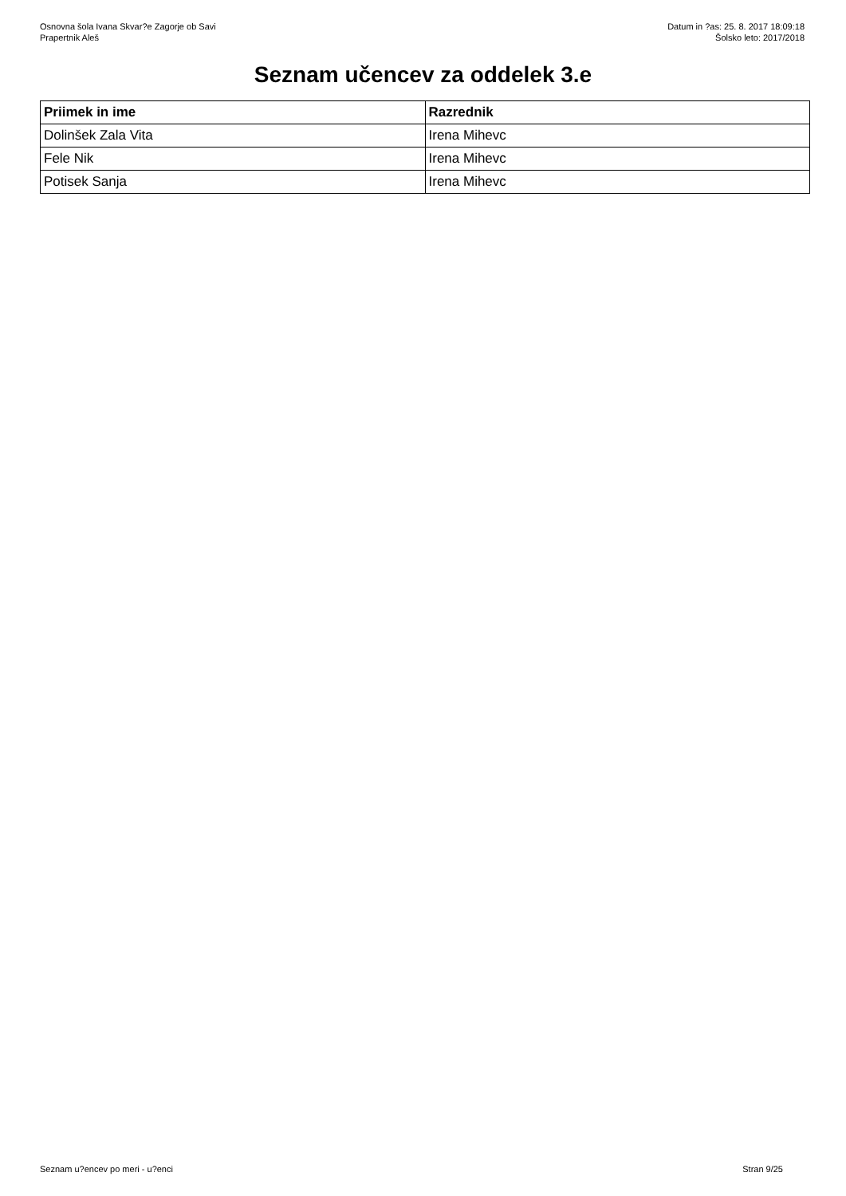Osnovna šola Ivana Skvar?e Zagorje ob Savi
Prapertnik Aleš
Datum in ?as: 25. 8. 2017 18:09:18
Šolsko leto: 2017/2018
Seznam učencev za oddelek 3.e
| Priimek in ime | Razrednik |
| --- | --- |
| Dolinšek Zala Vita | Irena Mihevc |
| Fele Nik | Irena Mihevc |
| Potisek Sanja | Irena Mihevc |
Seznam u?encev po meri - u?enci
Stran 9/25